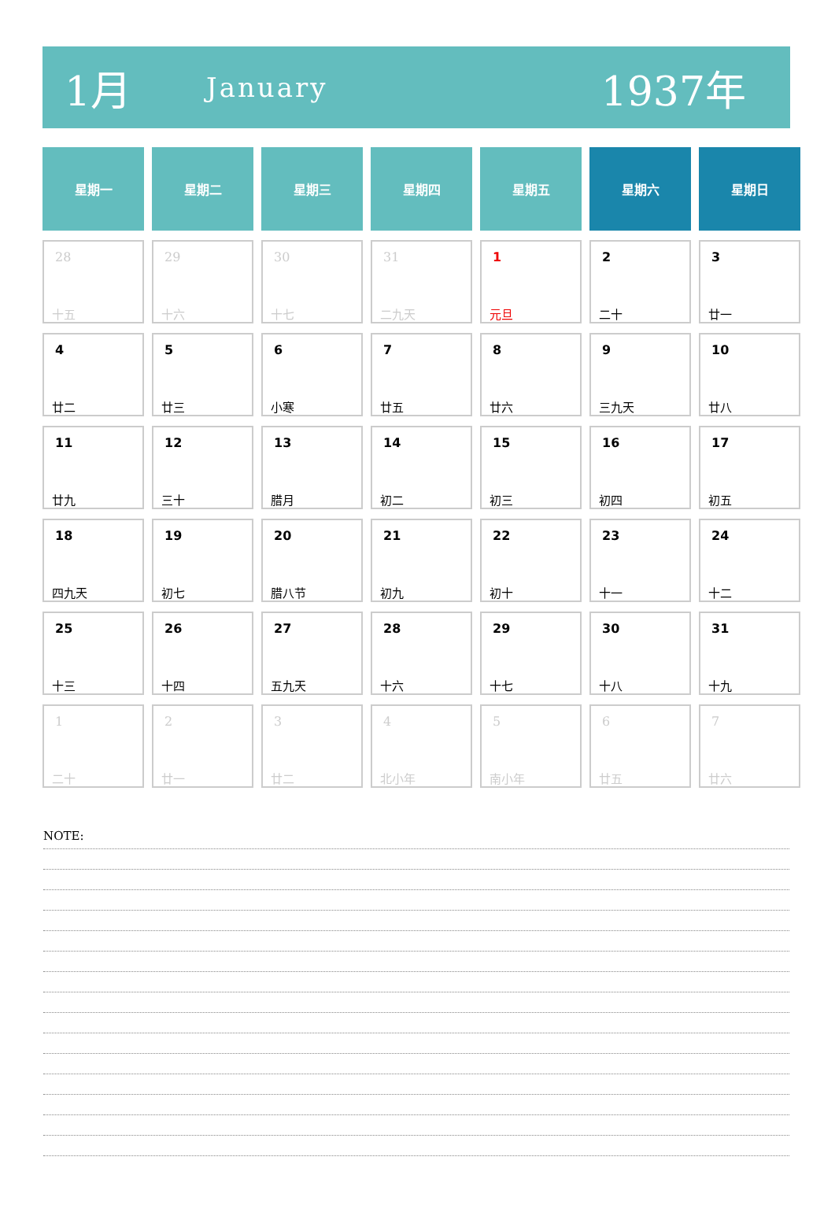1月
January
1937年
| 星期一 | 星期二 | 星期三 | 星期四 | 星期五 | 星期六 | 星期日 |
| --- | --- | --- | --- | --- | --- | --- |
| 28 十五 | 29 十六 | 30 十七 | 31 二九天 | 1 元旦 | 2 二十 | 3 廿一 |
| 4 廿二 | 5 廿三 | 6 小寒 | 7 廿五 | 8 廿六 | 9 三九天 | 10 廿八 |
| 11 廿九 | 12 三十 | 13 腊月 | 14 初二 | 15 初三 | 16 初四 | 17 初五 |
| 18 四九天 | 19 初七 | 20 腊八节 | 21 初九 | 22 初十 | 23 十一 | 24 十二 |
| 25 十三 | 26 十四 | 27 五九天 | 28 十六 | 29 十七 | 30 十八 | 31 十九 |
| 1 二十 | 2 廿一 | 3 廿二 | 4 北小年 | 5 南小年 | 6 廿五 | 7 廿六 |
NOTE: